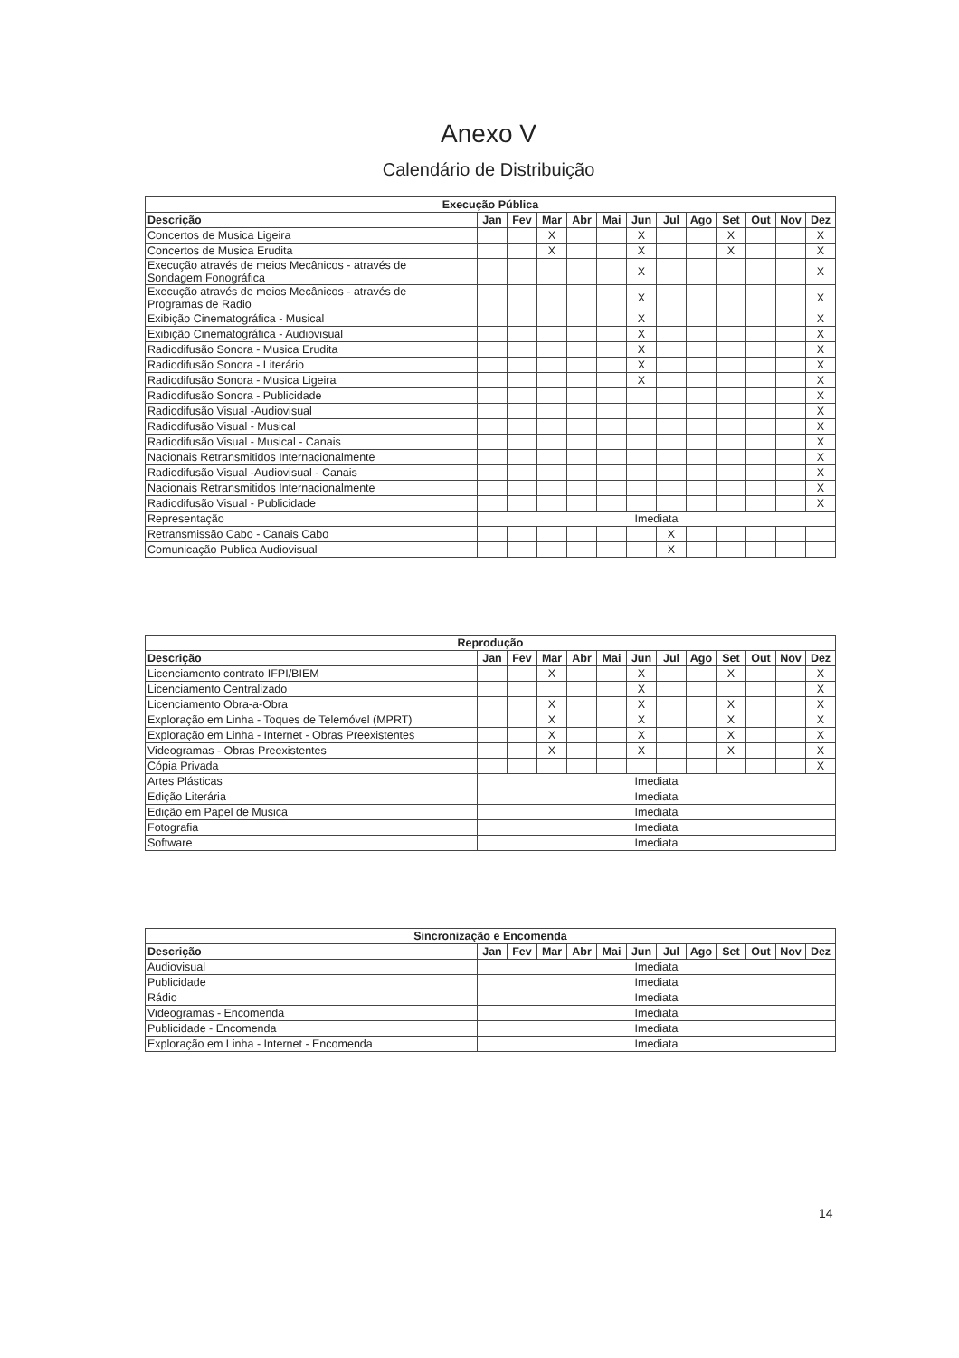Anexo V
Calendário de Distribuição
| Execução Pública | | | | | | | | | | | | |
| --- | --- | --- | --- | --- | --- | --- | --- | --- | --- | --- | --- | --- |
| Descrição | Jan | Fev | Mar | Abr | Mai | Jun | Jul | Ago | Set | Out | Nov | Dez |
| Concertos de Musica Ligeira | | | X | | | X | | | X | | | X |
| Concertos de Musica Erudita | | | X | | | X | | | X | | | X |
| Execução através de meios Mecânicos - através de Sondagem Fonográfica | | | | | | X | | | | | | X |
| Execução através de meios Mecânicos - através de Programas de Radio | | | | | | X | | | | | | X |
| Exibição Cinematográfica - Musical | | | | | | X | | | | | | X |
| Exibição Cinematográfica - Audiovisual | | | | | | X | | | | | | X |
| Radiodifusão Sonora - Musica Erudita | | | | | | X | | | | | | X |
| Radiodifusão Sonora - Literário | | | | | | X | | | | | | X |
| Radiodifusão Sonora - Musica Ligeira | | | | | | X | | | | | | X |
| Radiodifusão Sonora - Publicidade | | | | | | | | | | | | X |
| Radiodifusão Visual -Audiovisual | | | | | | | | | | | | X |
| Radiodifusão Visual - Musical | | | | | | | | | | | | X |
| Radiodifusão Visual - Musical - Canais | | | | | | | | | | | | X |
| Nacionais Retransmitidos Internacionalmente | | | | | | | | | | | | X |
| Radiodifusão Visual -Audiovisual - Canais | | | | | | | | | | | | X |
| Nacionais Retransmitidos Internacionalmente | | | | | | | | | | | | X |
| Radiodifusão Visual - Publicidade | | | | | | | | | | | | X |
| Representação | Imediata | | | | | | | | | | | |
| Retransmissão Cabo - Canais Cabo | | | | | | | X | | | | | |
| Comunicação Publica Audiovisual | | | | | | | X | | | | | |
| Reprodução | | | | | | | | | | | | |
| --- | --- | --- | --- | --- | --- | --- | --- | --- | --- | --- | --- | --- |
| Descrição | Jan | Fev | Mar | Abr | Mai | Jun | Jul | Ago | Set | Out | Nov | Dez |
| Licenciamento contrato IFPI/BIEM | | | X | | | X | | | X | | | X |
| Licenciamento Centralizado | | | | | | X | | | | | | X |
| Licenciamento Obra-a-Obra | | | X | | | X | | | X | | | X |
| Exploração em Linha - Toques de Telemóvel (MPRT) | | | X | | | X | | | X | | | X |
| Exploração em Linha - Internet - Obras Preexistentes | | | X | | | X | | | X | | | X |
| Videogramas - Obras Preexistentes | | | X | | | X | | | X | | | X |
| Cópia Privada | | | | | | | | | | | | X |
| Artes Plásticas | Imediata | | | | | | | | | | | |
| Edição Literária | Imediata | | | | | | | | | | | |
| Edição em Papel de Musica | Imediata | | | | | | | | | | | |
| Fotografia | Imediata | | | | | | | | | | | |
| Software | Imediata | | | | | | | | | | | |
| Sincronização e Encomenda | | | | | | | | | | | | |
| --- | --- | --- | --- | --- | --- | --- | --- | --- | --- | --- | --- | --- |
| Descrição | Jan | Fev | Mar | Abr | Mai | Jun | Jul | Ago | Set | Out | Nov | Dez |
| Audiovisual | Imediata | | | | | | | | | | | |
| Publicidade | Imediata | | | | | | | | | | | |
| Rádio | Imediata | | | | | | | | | | | |
| Videogramas - Encomenda | Imediata | | | | | | | | | | | |
| Publicidade - Encomenda | Imediata | | | | | | | | | | | |
| Exploração em Linha - Internet - Encomenda | Imediata | | | | | | | | | | | |
14